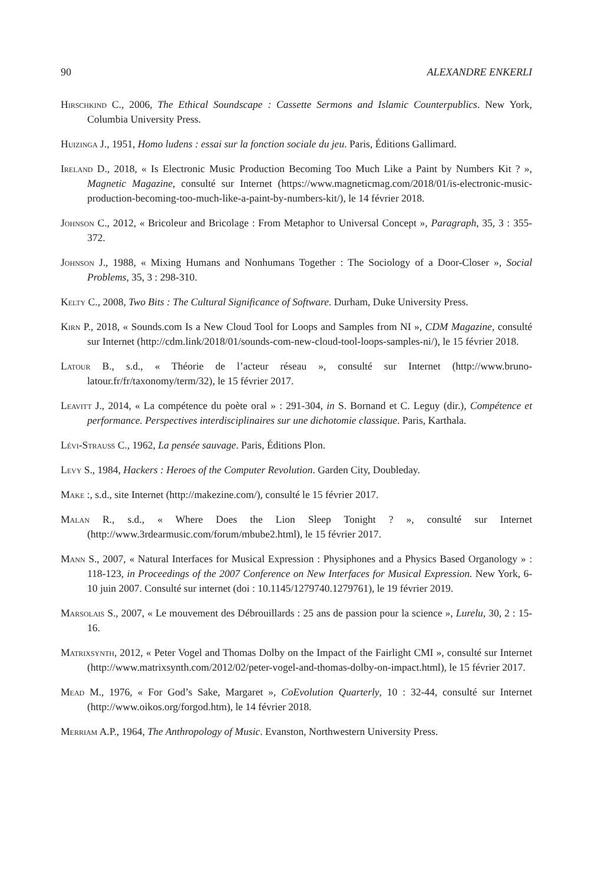90 ALEXANDRE ENKERLI
Hirschkind C., 2006, The Ethical Soundscape : Cassette Sermons and Islamic Counterpublics. New York, Columbia University Press.
Huizinga J., 1951, Homo ludens : essai sur la fonction sociale du jeu. Paris, Éditions Gallimard.
Ireland D., 2018, « Is Electronic Music Production Becoming Too Much Like a Paint by Numbers Kit ? », Magnetic Magazine, consulté sur Internet (https://www.magneticmag.com/2018/01/is-electronic-music-production-becoming-too-much-like-a-paint-by-numbers-kit/), le 14 février 2018.
Johnson C., 2012, « Bricoleur and Bricolage : From Metaphor to Universal Concept », Paragraph, 35, 3 : 355-372.
Johnson J., 1988, « Mixing Humans and Nonhumans Together : The Sociology of a Door-Closer », Social Problems, 35, 3 : 298-310.
Kelty C., 2008, Two Bits : The Cultural Significance of Software. Durham, Duke University Press.
Kirn P., 2018, « Sounds.com Is a New Cloud Tool for Loops and Samples from NI », CDM Magazine, consulté sur Internet (http://cdm.link/2018/01/sounds-com-new-cloud-tool-loops-samples-ni/), le 15 février 2018.
Latour B., s.d., « Théorie de l’acteur réseau », consulté sur Internet (http://www.bruno-latour.fr/fr/taxonomy/term/32), le 15 février 2017.
Leavitt J., 2014, « La compétence du poète oral » : 291-304, in S. Bornand et C. Leguy (dir.), Compétence et performance. Perspectives interdisciplinaires sur une dichotomie classique. Paris, Karthala.
Lévi-Strauss C., 1962, La pensée sauvage. Paris, Éditions Plon.
Levy S., 1984, Hackers : Heroes of the Computer Revolution. Garden City, Doubleday.
Make :, s.d., site Internet (http://makezine.com/), consulté le 15 février 2017.
Malan R., s.d., « Where Does the Lion Sleep Tonight ? », consulté sur Internet (http://www.3rdearmusic.com/forum/mbube2.html), le 15 février 2017.
Mann S., 2007, « Natural Interfaces for Musical Expression : Physiphones and a Physics Based Organology » : 118-123, in Proceedings of the 2007 Conference on New Interfaces for Musical Expression. New York, 6-10 juin 2007. Consulté sur internet (doi : 10.1145/1279740.1279761), le 19 février 2019.
Marsolais S., 2007, « Le mouvement des Débrouillards : 25 ans de passion pour la science », Lurelu, 30, 2 : 15-16.
Matrixsynth, 2012, « Peter Vogel and Thomas Dolby on the Impact of the Fairlight CMI », consulté sur Internet (http://www.matrixsynth.com/2012/02/peter-vogel-and-thomas-dolby-on-impact.html), le 15 février 2017.
Mead M., 1976, « For God’s Sake, Margaret », CoEvolution Quarterly, 10 : 32-44, consulté sur Internet (http://www.oikos.org/forgod.htm), le 14 février 2018.
Merriam A.P., 1964, The Anthropology of Music. Evanston, Northwestern University Press.